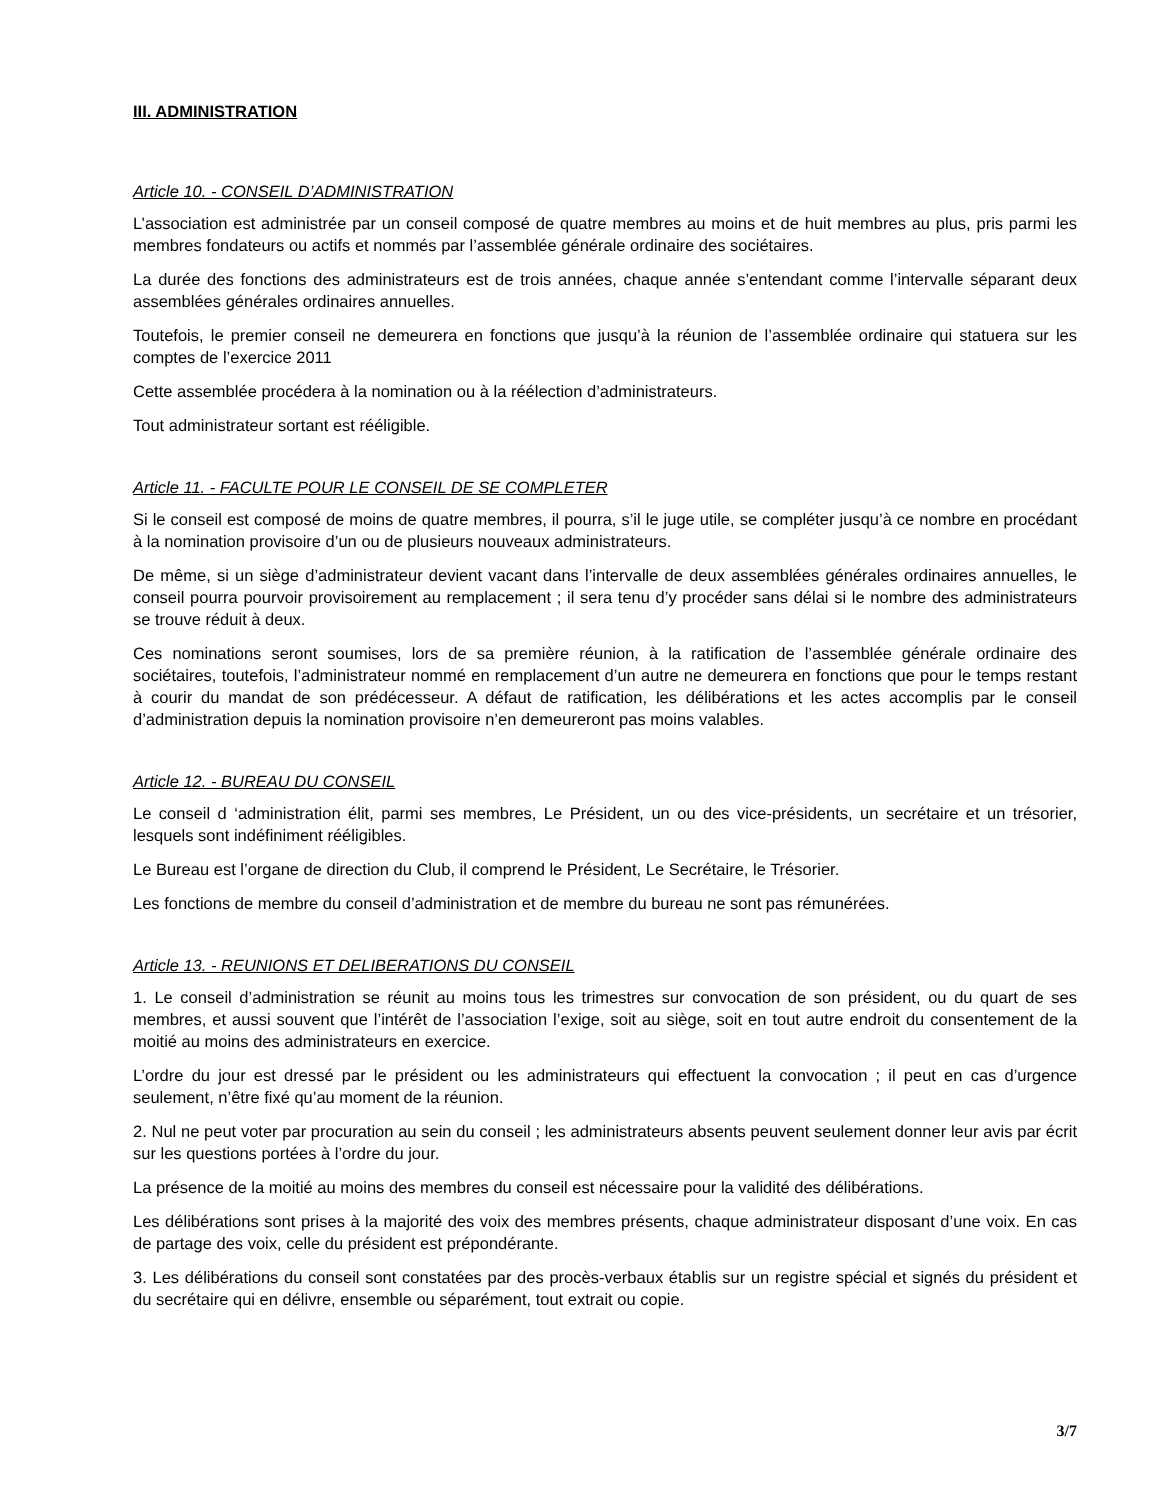III. ADMINISTRATION
Article 10. - CONSEIL D’ADMINISTRATION
L’association est administrée par un conseil composé de quatre membres au moins et de huit membres au plus, pris parmi les membres fondateurs ou actifs et nommés par l’assemblée générale ordinaire des sociétaires.
La durée des fonctions des administrateurs est de trois années, chaque année s’entendant comme l’intervalle séparant deux assemblées générales ordinaires annuelles.
Toutefois, le premier conseil ne demeurera en fonctions que jusqu’à la réunion de l’assemblée ordinaire qui statuera sur les comptes de l’exercice 2011
Cette assemblée procédera à la nomination ou à la réélection d’administrateurs.
Tout administrateur sortant est rééligible.
Article 11. - FACULTE POUR LE CONSEIL DE SE COMPLETER
Si le conseil est composé de moins de quatre membres, il pourra, s’il le juge utile, se compléter jusqu’à ce nombre en procédant à la nomination provisoire d’un ou de plusieurs nouveaux administrateurs.
De même, si un siège d’administrateur devient vacant dans l’intervalle de deux assemblées générales ordinaires annuelles, le conseil pourra pourvoir provisoirement au remplacement ; il sera tenu d’y procéder sans délai si le nombre des administrateurs se trouve réduit à deux.
Ces nominations seront soumises, lors de sa première réunion, à la ratification de l’assemblée générale ordinaire des sociétaires, toutefois, l’administrateur nommé en remplacement d’un autre ne demeurera en fonctions que pour le temps restant à courir du mandat de son prédécesseur. A défaut de ratification, les délibérations et les actes accomplis par le conseil d’administration depuis la nomination provisoire n’en demeureront pas moins valables.
Article 12. - BUREAU DU CONSEIL
Le conseil d ‘administration élit, parmi ses membres, Le Président, un ou des vice-présidents, un secrétaire et un trésorier, lesquels sont indéfiniment rééligibles.
Le Bureau est l’organe de direction du Club, il comprend le Président, Le Secrétaire, le Trésorier.
Les fonctions de membre du conseil d’administration et de membre du bureau ne sont pas rémunérées.
Article 13. - REUNIONS ET DELIBERATIONS DU CONSEIL
1. Le conseil d’administration se réunit au moins tous les trimestres sur convocation de son président, ou du quart de ses membres, et aussi souvent que l’intérêt de l’association l’exige, soit au siège, soit en tout autre endroit du consentement de la moitié au moins des administrateurs en exercice.
L’ordre du jour est dressé par le président ou les administrateurs qui effectuent la convocation ; il peut en cas d’urgence seulement, n’être fixé qu’au moment de la réunion.
2. Nul ne peut voter par procuration au sein du conseil ; les administrateurs absents peuvent seulement donner leur avis par écrit sur les questions portées à l’ordre du jour.
La présence de la moitié au moins des membres du conseil est nécessaire pour la validité des délibérations.
Les délibérations sont prises à la majorité des voix des membres présents, chaque administrateur disposant d’une voix. En cas de partage des voix, celle du président est prépondérante.
3. Les délibérations du conseil sont constatées par des procès-verbaux établis sur un registre spécial et signés du président et du secrétaire qui en délivre, ensemble ou séparément, tout extrait ou copie.
3/7